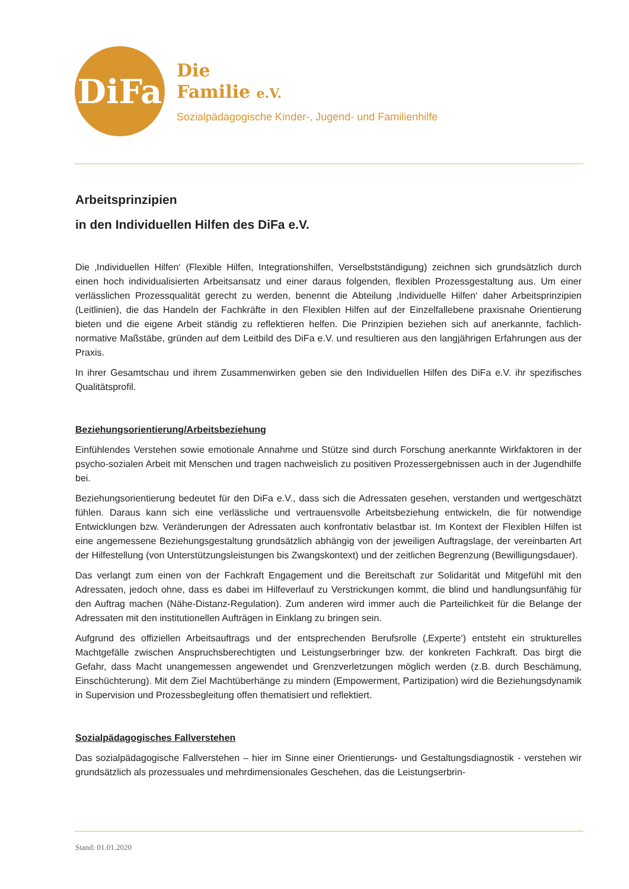DiFa
Die
Familie e.V.
Sozialpädagogische Kinder-, Jugend- und Familienhilfe
Arbeitsprinzipien
in den Individuellen Hilfen des DiFa e.V.
Die ‚Individuellen Hilfen‘ (Flexible Hilfen, Integrationshilfen, Verselbstständigung) zeichnen sich grundsätzlich durch einen hoch individualisierten Arbeitsansatz und einer daraus folgenden, flexiblen Prozessgestaltung aus. Um einer verlässlichen Prozessqualität gerecht zu werden, benennt die Abteilung ‚Individuelle Hilfen‘ daher Arbeitsprinzipien (Leitlinien), die das Handeln der Fachkräfte in den Flexiblen Hilfen auf der Einzelfallebene praxisnahe Orientierung bieten und die eigene Arbeit ständig zu reflektieren helfen. Die Prinzipien beziehen sich auf anerkannte, fachlich-normative Maßstäbe, gründen auf dem Leitbild des DiFa e.V. und resultieren aus den langjährigen Erfahrungen aus der Praxis.
In ihrer Gesamtschau und ihrem Zusammenwirken geben sie den Individuellen Hilfen des DiFa e.V. ihr spezifisches Qualitätsprofil.
Beziehungsorientierung/Arbeitsbeziehung
Einfühlendes Verstehen sowie emotionale Annahme und Stütze sind durch Forschung anerkannte Wirkfaktoren in der psycho-sozialen Arbeit mit Menschen und tragen nachweislich zu positiven Prozessergebnissen auch in der Jugendhilfe bei.
Beziehungsorientierung bedeutet für den DiFa e.V., dass sich die Adressaten gesehen, verstanden und wertgeschätzt fühlen. Daraus kann sich eine verlässliche und vertrauensvolle Arbeitsbeziehung entwickeln, die für notwendige Entwicklungen bzw. Veränderungen der Adressaten auch konfrontativ belastbar ist. Im Kontext der Flexiblen Hilfen ist eine angemessene Beziehungsgestaltung grundsätzlich abhängig von der jeweiligen Auftragslage, der vereinbarten Art der Hilfestellung (von Unterstützungsleistungen bis Zwangskontext) und der zeitlichen Begrenzung (Bewilligungsdauer).
Das verlangt zum einen von der Fachkraft Engagement und die Bereitschaft zur Solidarität und Mitgefühl mit den Adressaten, jedoch ohne, dass es dabei im Hilfeverlauf zu Verstrickungen kommt, die blind und handlungsunfähig für den Auftrag machen (Nähe-Distanz-Regulation). Zum anderen wird immer auch die Parteilichkeit für die Belange der Adressaten mit den institutionellen Aufträgen in Einklang zu bringen sein.
Aufgrund des offiziellen Arbeitsauftrags und der entsprechenden Berufsrolle (‚Experte‘) entsteht ein strukturelles Machtgefälle zwischen Anspruchsberechtigten und Leistungserbringer bzw. der konkreten Fachkraft. Das birgt die Gefahr, dass Macht unangemessen angewendet und Grenzverletzungen möglich werden (z.B. durch Beschämung, Einschüchterung). Mit dem Ziel Machtüberhänge zu mindern (Empowerment, Partizipation) wird die Beziehungsdynamik in Supervision und Prozessbegleitung offen thematisiert und reflektiert.
Sozialpädagogisches Fallverstehen
Das sozialpädagogische Fallverstehen – hier im Sinne einer Orientierungs- und Gestaltungsdiagnostik - verstehen wir grundsätzlich als prozessuales und mehrdimensionales Geschehen, das die Leistungserbrin-
Stand: 01.01.2020